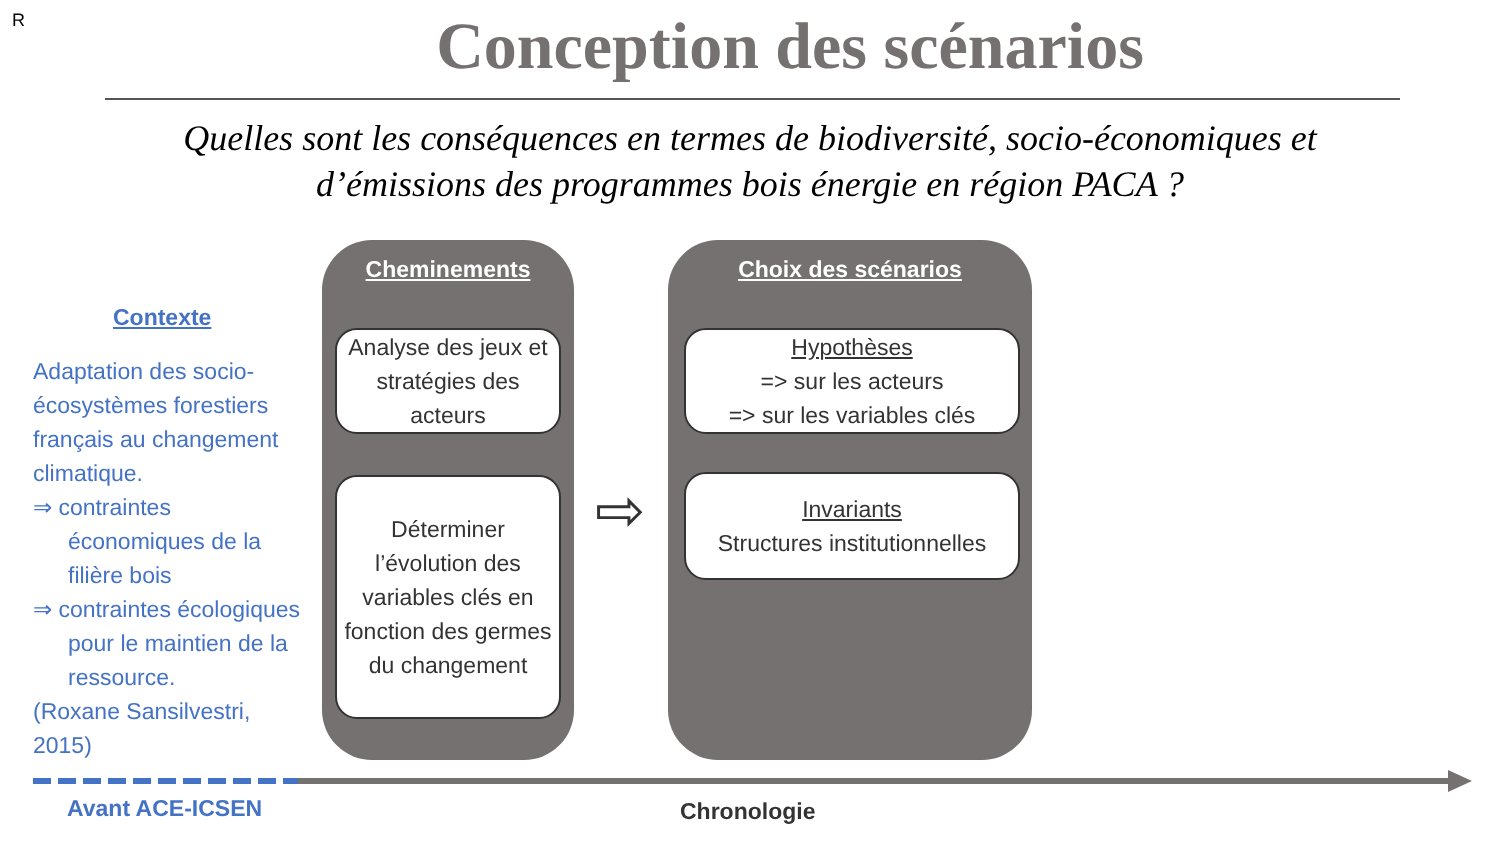R
Conception des scénarios
Quelles sont les conséquences en termes de biodiversité, socio-économiques et d’émissions des programmes bois énergie en région PACA ?
Contexte
Adaptation des socio-écosystèmes forestiers français au changement climatique.
⇒ contraintes économiques de la filière bois
⇒ contraintes écologiques pour le maintien de la ressource.
(Roxane Sansilvestri, 2015)
Cheminements
Analyse des jeux et stratégies des acteurs
Déterminer l’évolution des variables clés en fonction des germes du changement
⇨
Choix des scénarios
Hypothèses
=> sur les acteurs
=> sur les variables clés
Invariants
Structures institutionnelles
Avant ACE-ICSEN Chronologie